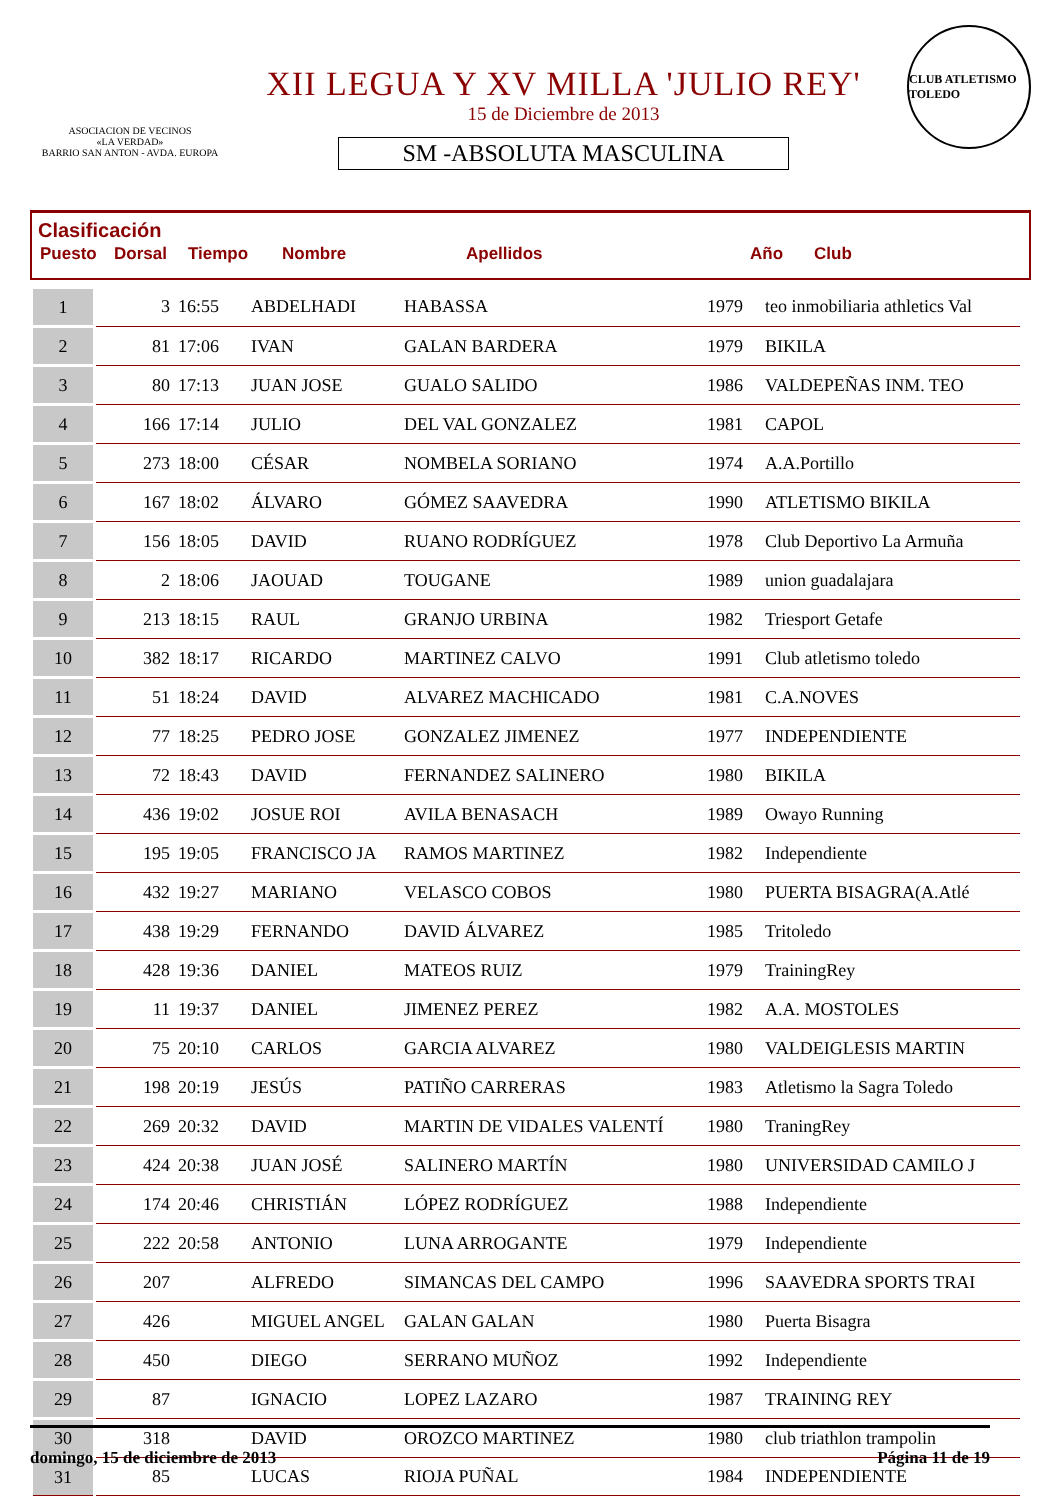ASOCIACION DE VECINOS
«LA VERDAD»
BARRIO SAN ANTON - AVDA. EUROPA
XII LEGUA Y XV MILLA 'JULIO REY'
15 de Diciembre de 2013
SM -ABSOLUTA MASCULINA
CLUB ATLETISMO TOLEDO
Clasificación
| Puesto | Dorsal | Tiempo | Nombre | Apellidos | Año | Club |
| 1 | 3 | 16:55 | ABDELHADI | HABASSA | 1979 | teo inmobiliaria athletics Val |
| 2 | 81 | 17:06 | IVAN | GALAN BARDERA | 1979 | BIKILA |
| 3 | 80 | 17:13 | JUAN JOSE | GUALO SALIDO | 1986 | VALDEPEÑAS INM. TEO |
| 4 | 166 | 17:14 | JULIO | DEL VAL GONZALEZ | 1981 | CAPOL |
| 5 | 273 | 18:00 | CÉSAR | NOMBELA SORIANO | 1974 | A.A.Portillo |
| 6 | 167 | 18:02 | ÁLVARO | GÓMEZ SAAVEDRA | 1990 | ATLETISMO BIKILA |
| 7 | 156 | 18:05 | DAVID | RUANO RODRÍGUEZ | 1978 | Club Deportivo La Armuña |
| 8 | 2 | 18:06 | JAOUAD | TOUGANE | 1989 | union guadalajara |
| 9 | 213 | 18:15 | RAUL | GRANJO URBINA | 1982 | Triesport Getafe |
| 10 | 382 | 18:17 | RICARDO | MARTINEZ CALVO | 1991 | Club atletismo toledo |
| 11 | 51 | 18:24 | DAVID | ALVAREZ MACHICADO | 1981 | C.A.NOVES |
| 12 | 77 | 18:25 | PEDRO JOSE | GONZALEZ JIMENEZ | 1977 | INDEPENDIENTE |
| 13 | 72 | 18:43 | DAVID | FERNANDEZ SALINERO | 1980 | BIKILA |
| 14 | 436 | 19:02 | JOSUE ROI | AVILA BENASACH | 1989 | Owayo Running |
| 15 | 195 | 19:05 | FRANCISCO JA | RAMOS MARTINEZ | 1982 | Independiente |
| 16 | 432 | 19:27 | MARIANO | VELASCO COBOS | 1980 | PUERTA BISAGRA(A.Atlé |
| 17 | 438 | 19:29 | FERNANDO | DAVID ÁLVAREZ | 1985 | Tritoledo |
| 18 | 428 | 19:36 | DANIEL | MATEOS RUIZ | 1979 | TrainingRey |
| 19 | 11 | 19:37 | DANIEL | JIMENEZ PEREZ | 1982 | A.A. MOSTOLES |
| 20 | 75 | 20:10 | CARLOS | GARCIA ALVAREZ | 1980 | VALDEIGLESIS MARTIN |
| 21 | 198 | 20:19 | JESÚS | PATIÑO CARRERAS | 1983 | Atletismo la Sagra Toledo |
| 22 | 269 | 20:32 | DAVID | MARTIN DE VIDALES VALENTÍ | 1980 | TraningRey |
| 23 | 424 | 20:38 | JUAN JOSÉ | SALINERO MARTÍN | 1980 | UNIVERSIDAD CAMILO J |
| 24 | 174 | 20:46 | CHRISTIÁN | LÓPEZ RODRÍGUEZ | 1988 | Independiente |
| 25 | 222 | 20:58 | ANTONIO | LUNA ARROGANTE | 1979 | Independiente |
| 26 | 207 | | ALFREDO | SIMANCAS DEL CAMPO | 1996 | SAAVEDRA SPORTS TRAI |
| 27 | 426 | | MIGUEL ANGEL | GALAN GALAN | 1980 | Puerta Bisagra |
| 28 | 450 | | DIEGO | SERRANO MUÑOZ | 1992 | Independiente |
| 29 | 87 | | IGNACIO | LOPEZ LAZARO | 1987 | TRAINING REY |
| 30 | 318 | | DAVID | OROZCO MARTINEZ | 1980 | club triathlon trampolin |
| 31 | 85 | | LUCAS | RIOJA PUÑAL | 1984 | INDEPENDIENTE |
domingo, 15 de diciembre de 2013 Página 11 de 19